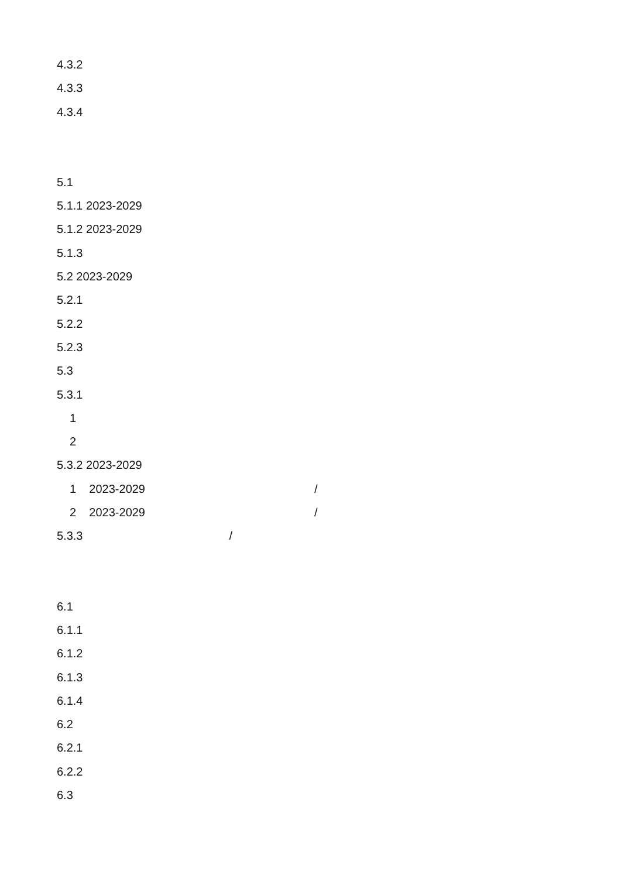4.3.2
4.3.3
4.3.4
5.1
5.1.1 2023-2029
5.1.2 2023-2029
5.1.3
5.2 2023-2029
5.2.1
5.2.2
5.2.3
5.3
5.3.1
1
2
5.3.2 2023-2029
1 2023-2029 /
2 2023-2029 /
5.3.3 /
6.1
6.1.1
6.1.2
6.1.3
6.1.4
6.2
6.2.1
6.2.2
6.3